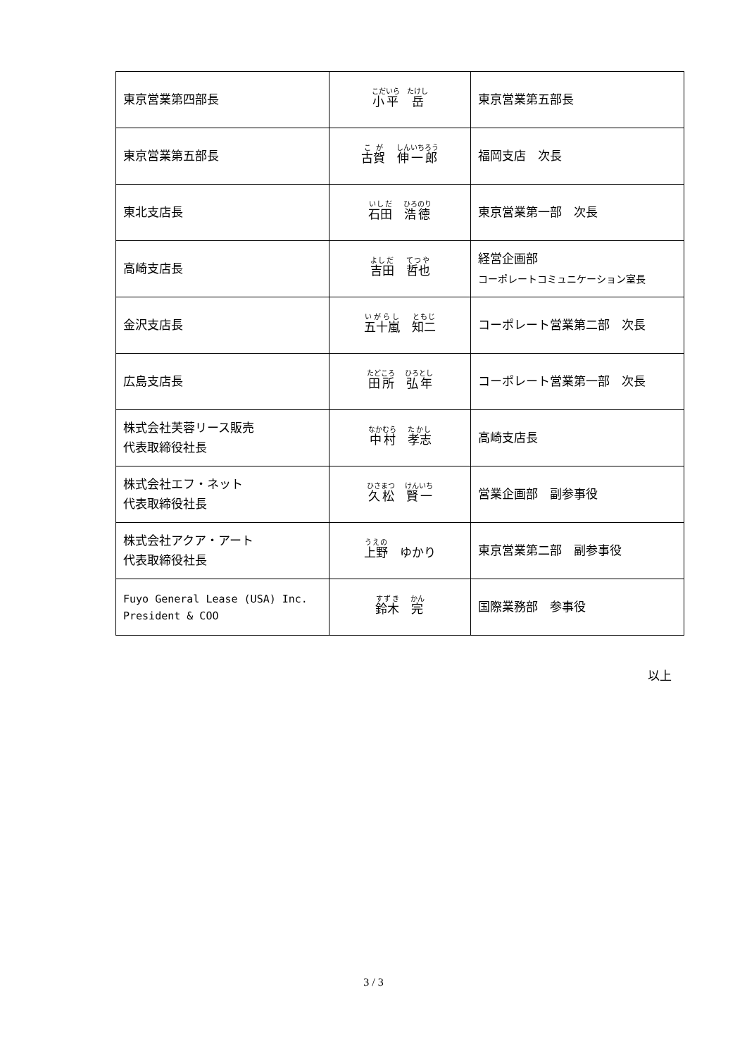| 東京営業第四部長 | 小平 岳 | 東京営業第五部長 |
| 東京営業第五部長 | 古賀 伸一郎 | 福岡支店 次長 |
| 東北支店長 | 石田 浩徳 | 東京営業第一部 次長 |
| 高崎支店長 | 吉田 哲也 | 経営企画部 コーポレートコミュニケーション室長 |
| 金沢支店長 | 五十嵐 知二 | コーポレート営業第二部 次長 |
| 広島支店長 | 田所 弘年 | コーポレート営業第一部 次長 |
| 株式会社芙蓉リース販売 代表取締役社長 | 中村 孝志 | 高崎支店長 |
| 株式会社エフ・ネット 代表取締役社長 | 久松 賢一 | 営業企画部 副参事役 |
| 株式会社アクア・アート 代表取締役社長 | 上野 ゆかり | 東京営業第二部 副参事役 |
| Fuyo General Lease (USA) Inc. President & COO | 鈴木 完 | 国際業務部 参事役 |
以上
3 / 3